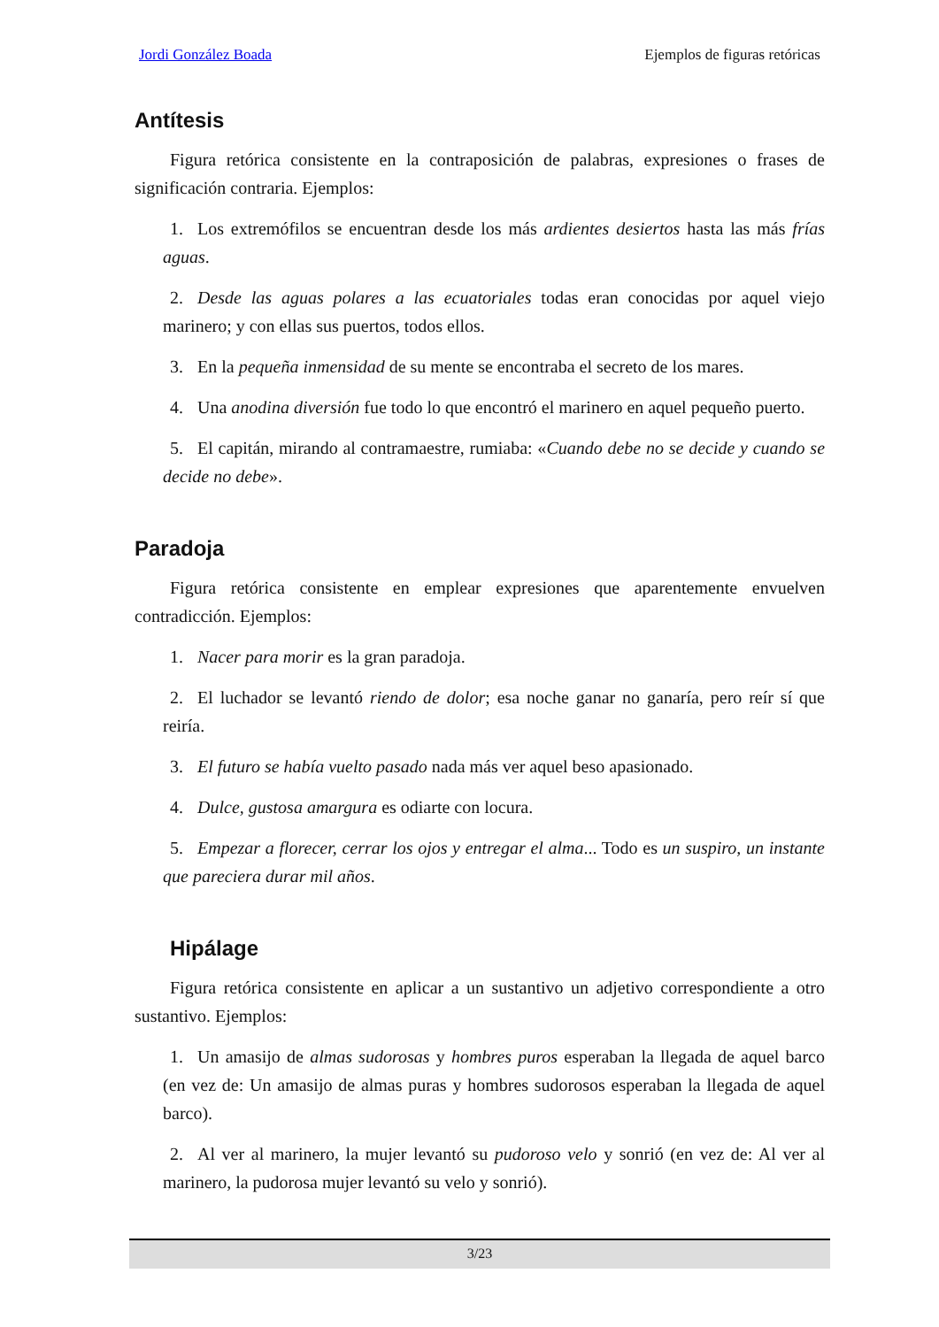Jordi González Boada Ejemplos de figuras retóricas
Antítesis
Figura retórica consistente en la contraposición de palabras, expresiones o frases de significación contraria. Ejemplos:
1. Los extremófilos se encuentran desde los más ardientes desiertos hasta las más frías aguas.
2. Desde las aguas polares a las ecuatoriales todas eran conocidas por aquel viejo marinero; y con ellas sus puertos, todos ellos.
3. En la pequeña inmensidad de su mente se encontraba el secreto de los mares.
4. Una anodina diversión fue todo lo que encontró el marinero en aquel pequeño puerto.
5. El capitán, mirando al contramaestre, rumiaba: «Cuando debe no se decide y cuando se decide no debe».
Paradoja
Figura retórica consistente en emplear expresiones que aparentemente envuelven contradicción. Ejemplos:
1. Nacer para morir es la gran paradoja.
2. El luchador se levantó riendo de dolor; esa noche ganar no ganaría, pero reír sí que reiría.
3. El futuro se había vuelto pasado nada más ver aquel beso apasionado.
4. Dulce, gustosa amargura es odiarte con locura.
5. Empezar a florecer, cerrar los ojos y entregar el alma... Todo es un suspiro, un instante que pareciera durar mil años.
Hipálage
Figura retórica consistente en aplicar a un sustantivo un adjetivo correspondiente a otro sustantivo. Ejemplos:
1. Un amasijo de almas sudorosas y hombres puros esperaban la llegada de aquel barco (en vez de: Un amasijo de almas puras y hombres sudorosos esperaban la llegada de aquel barco).
2. Al ver al marinero, la mujer levantó su pudoroso velo y sonrió (en vez de: Al ver al marinero, la pudorosa mujer levantó su velo y sonrió).
3/23